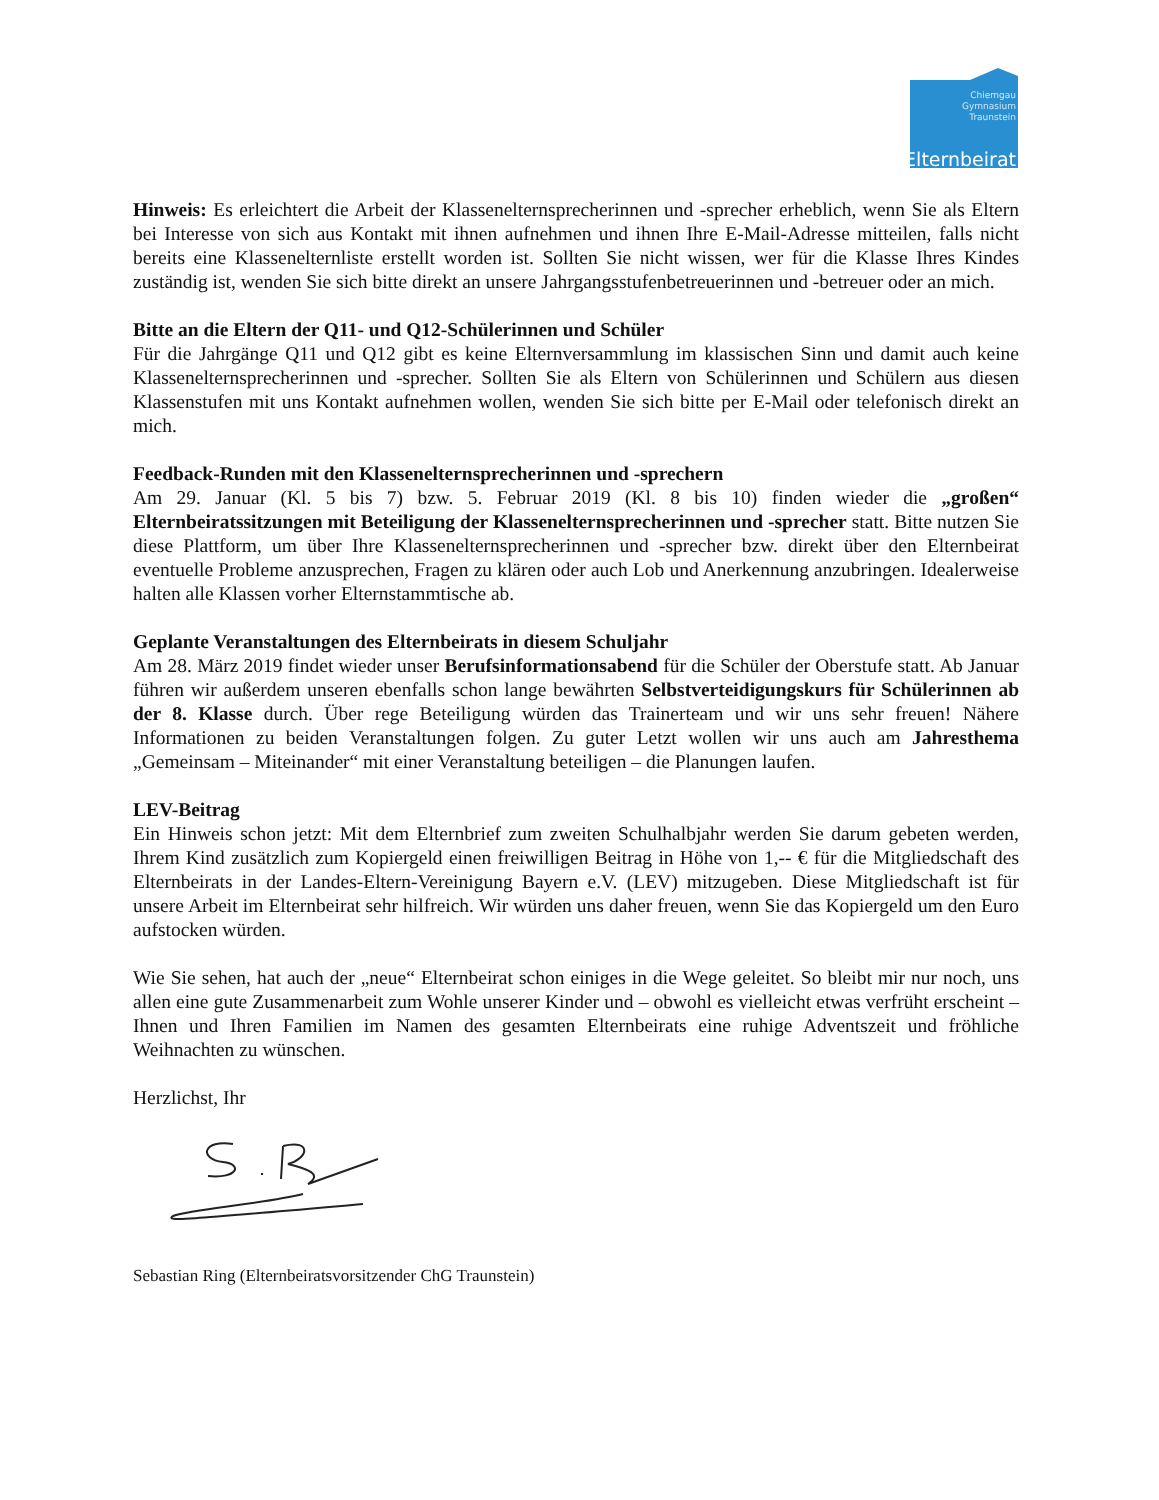Chiemgau
Gymnasium
Traunstein
Elternbeirat
Hinweis: Es erleichtert die Arbeit der Klassenelternsprecherinnen und -sprecher erheblich, wenn Sie als Eltern bei Interesse von sich aus Kontakt mit ihnen aufnehmen und ihnen Ihre E-Mail-Adresse mitteilen, falls nicht bereits eine Klassenelternliste erstellt worden ist. Sollten Sie nicht wissen, wer für die Klasse Ihres Kindes zuständig ist, wenden Sie sich bitte direkt an unsere Jahrgangsstufenbetreuerinnen und -betreuer oder an mich.
Bitte an die Eltern der Q11- und Q12-Schülerinnen und Schüler
Für die Jahrgänge Q11 und Q12 gibt es keine Elternversammlung im klassischen Sinn und damit auch keine Klassenelternsprecherinnen und -sprecher. Sollten Sie als Eltern von Schülerinnen und Schülern aus diesen Klassenstufen mit uns Kontakt aufnehmen wollen, wenden Sie sich bitte per E-Mail oder telefonisch direkt an mich.
Feedback-Runden mit den Klassenelternsprecherinnen und -sprechern
Am 29. Januar (Kl. 5 bis 7) bzw. 5. Februar 2019 (Kl. 8 bis 10) finden wieder die „großen“ Elternbeiratssitzungen mit Beteiligung der Klassenelternsprecherinnen und -sprecher statt. Bitte nutzen Sie diese Plattform, um über Ihre Klassenelternsprecherinnen und -sprecher bzw. direkt über den Elternbeirat eventuelle Probleme anzusprechen, Fragen zu klären oder auch Lob und Anerkennung anzubringen. Idealerweise halten alle Klassen vorher Elternstammtische ab.
Geplante Veranstaltungen des Elternbeirats in diesem Schuljahr
Am 28. März 2019 findet wieder unser Berufsinformationsabend für die Schüler der Oberstufe statt. Ab Januar führen wir außerdem unseren ebenfalls schon lange bewährten Selbstverteidigungskurs für Schülerinnen ab der 8. Klasse durch. Über rege Beteiligung würden das Trainerteam und wir uns sehr freuen! Nähere Informationen zu beiden Veranstaltungen folgen. Zu guter Letzt wollen wir uns auch am Jahresthema „Gemeinsam – Miteinander“ mit einer Veranstaltung beteiligen – die Planungen laufen.
LEV-Beitrag
Ein Hinweis schon jetzt: Mit dem Elternbrief zum zweiten Schulhalbjahr werden Sie darum gebeten werden, Ihrem Kind zusätzlich zum Kopiergeld einen freiwilligen Beitrag in Höhe von 1,-- € für die Mitgliedschaft des Elternbeirats in der Landes-Eltern-Vereinigung Bayern e.V. (LEV) mitzugeben. Diese Mitgliedschaft ist für unsere Arbeit im Elternbeirat sehr hilfreich. Wir würden uns daher freuen, wenn Sie das Kopiergeld um den Euro aufstocken würden.
Wie Sie sehen, hat auch der „neue“ Elternbeirat schon einiges in die Wege geleitet. So bleibt mir nur noch, uns allen eine gute Zusammenarbeit zum Wohle unserer Kinder und – obwohl es vielleicht etwas verfrüht erscheint – Ihnen und Ihren Familien im Namen des gesamten Elternbeirats eine ruhige Adventszeit und fröhliche Weihnachten zu wünschen.
Herzlichst, Ihr
Sebastian Ring (Elternbeiratsvorsitzender ChG Traunstein)